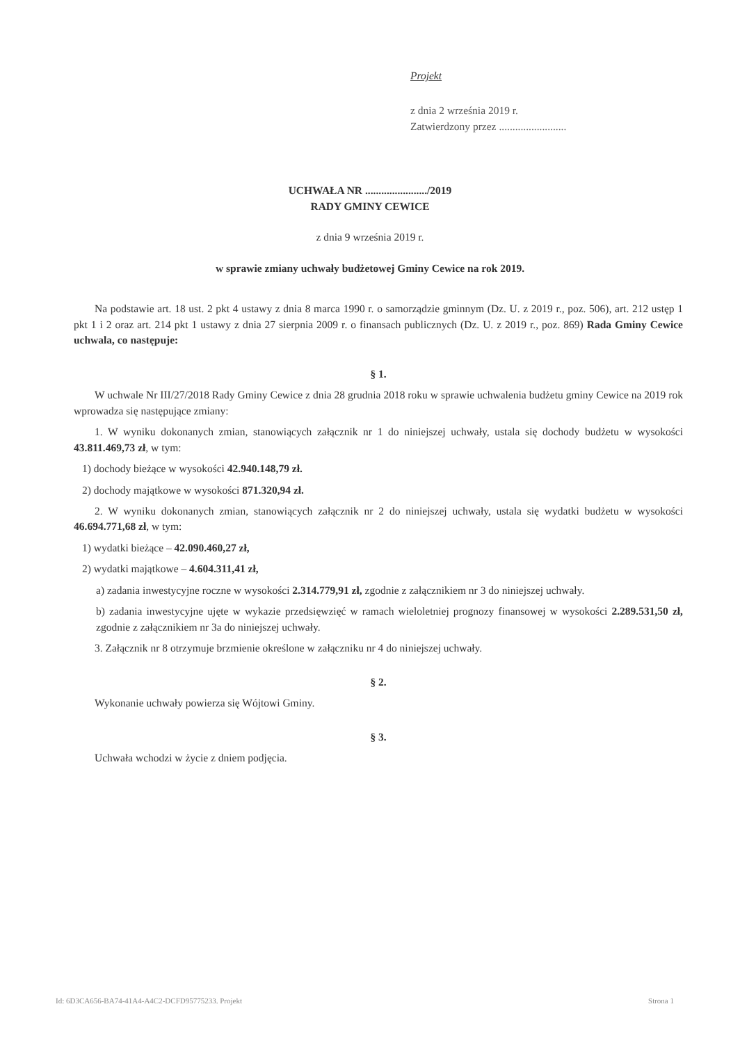Projekt
z dnia 2 września 2019 r.
Zatwierdzony przez .........................
UCHWAŁA NR ......................./2019
RADY GMINY CEWICE
z dnia 9 września 2019 r.
w sprawie zmiany uchwały budżetowej Gminy Cewice na rok 2019.
Na podstawie art. 18 ust. 2 pkt 4 ustawy z dnia 8 marca 1990 r. o samorządzie gminnym (Dz. U. z 2019 r., poz. 506), art. 212 ustęp 1 pkt 1 i 2 oraz art. 214 pkt 1 ustawy z dnia 27 sierpnia 2009 r. o finansach publicznych (Dz. U. z 2019 r., poz. 869) Rada Gminy Cewice uchwala, co następuje:
§ 1.
W uchwale Nr III/27/2018 Rady Gminy Cewice z dnia 28 grudnia 2018 roku w sprawie uchwalenia budżetu gminy Cewice na 2019 rok wprowadza się następujące zmiany:
1. W wyniku dokonanych zmian, stanowiących załącznik nr 1 do niniejszej uchwały, ustala się dochody budżetu w wysokości 43.811.469,73 zł, w tym:
1) dochody bieżące w wysokości 42.940.148,79 zł.
2) dochody majątkowe w wysokości 871.320,94 zł.
2. W wyniku dokonanych zmian, stanowiących załącznik nr 2 do niniejszej uchwały, ustala się wydatki budżetu w wysokości 46.694.771,68 zł, w tym:
1) wydatki bieżące – 42.090.460,27 zł,
2) wydatki majątkowe – 4.604.311,41 zł,
a) zadania inwestycyjne roczne w wysokości 2.314.779,91 zł, zgodnie z załącznikiem nr 3 do niniejszej uchwały.
b) zadania inwestycyjne ujęte w wykazie przedsięwzięć w ramach wieloletniej prognozy finansowej w wysokości 2.289.531,50 zł, zgodnie z załącznikiem nr 3a do niniejszej uchwały.
3. Załącznik nr 8 otrzymuje brzmienie określone w załączniku nr 4 do niniejszej uchwały.
§ 2.
Wykonanie uchwały powierza się Wójtowi Gminy.
§ 3.
Uchwała wchodzi w życie z dniem podjęcia.
Id: 6D3CA656-BA74-41A4-A4C2-DCFD95775233. Projekt Strona 1